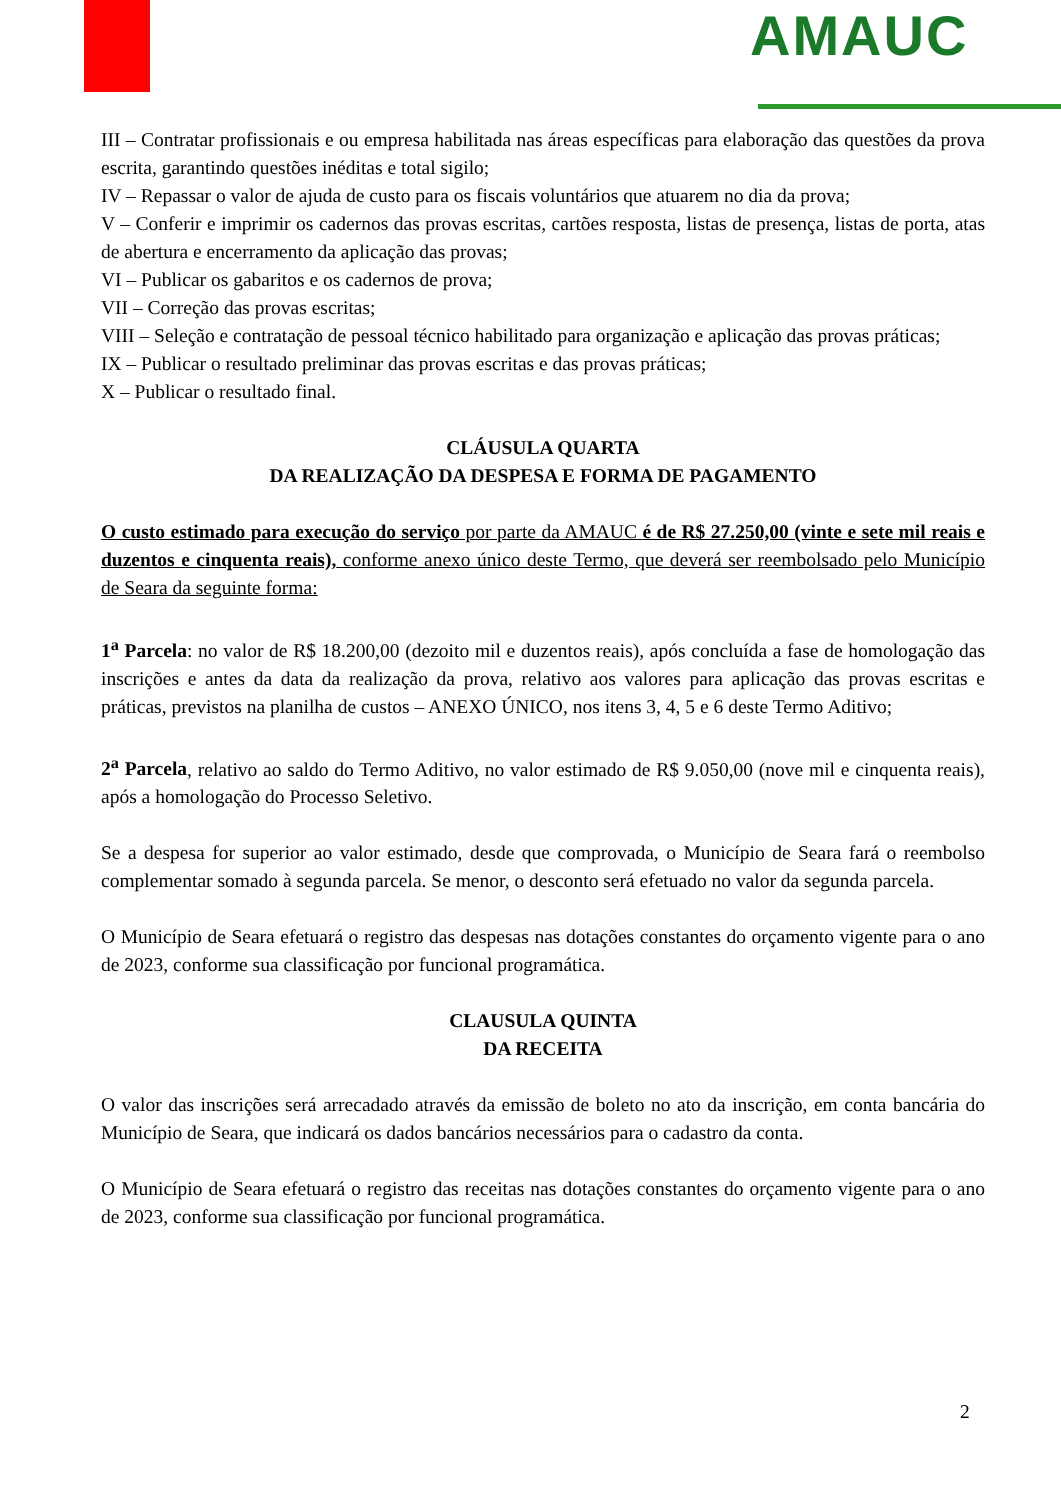AMAUC
III – Contratar profissionais e ou empresa habilitada nas áreas específicas para elaboração das questões da prova escrita, garantindo questões inéditas e total sigilo;
IV – Repassar o valor de ajuda de custo para os fiscais voluntários que atuarem no dia da prova;
V – Conferir e imprimir os cadernos das provas escritas, cartões resposta, listas de presença, listas de porta, atas de abertura e encerramento da aplicação das provas;
VI – Publicar os gabaritos e os cadernos de prova;
VII – Correção das provas escritas;
VIII – Seleção e contratação de pessoal técnico habilitado para organização e aplicação das provas práticas;
IX – Publicar o resultado preliminar das provas escritas e das provas práticas;
X – Publicar o resultado final.
CLÁUSULA QUARTA
DA REALIZAÇÃO DA DESPESA E FORMA DE PAGAMENTO
O custo estimado para execução do serviço por parte da AMAUC é de R$ 27.250,00 (vinte e sete mil reais e duzentos e cinquenta reais), conforme anexo único deste Termo, que deverá ser reembolsado pelo Município de Seara da seguinte forma:
1<sup>a</sup> Parcela: no valor de R$ 18.200,00 (dezoito mil e duzentos reais), após concluída a fase de homologação das inscrições e antes da data da realização da prova, relativo aos valores para aplicação das provas escritas e práticas, previstos na planilha de custos – ANEXO ÚNICO, nos itens 3, 4, 5 e 6 deste Termo Aditivo;
2<sup>a</sup> Parcela, relativo ao saldo do Termo Aditivo, no valor estimado de R$ 9.050,00 (nove mil e cinquenta reais), após a homologação do Processo Seletivo.
Se a despesa for superior ao valor estimado, desde que comprovada, o Município de Seara fará o reembolso complementar somado à segunda parcela. Se menor, o desconto será efetuado no valor da segunda parcela.
O Município de Seara efetuará o registro das despesas nas dotações constantes do orçamento vigente para o ano de 2023, conforme sua classificação por funcional programática.
CLAUSULA QUINTA
DA RECEITA
O valor das inscrições será arrecadado através da emissão de boleto no ato da inscrição, em conta bancária do Município de Seara, que indicará os dados bancários necessários para o cadastro da conta.
O Município de Seara efetuará o registro das receitas nas dotações constantes do orçamento vigente para o ano de 2023, conforme sua classificação por funcional programática.
2